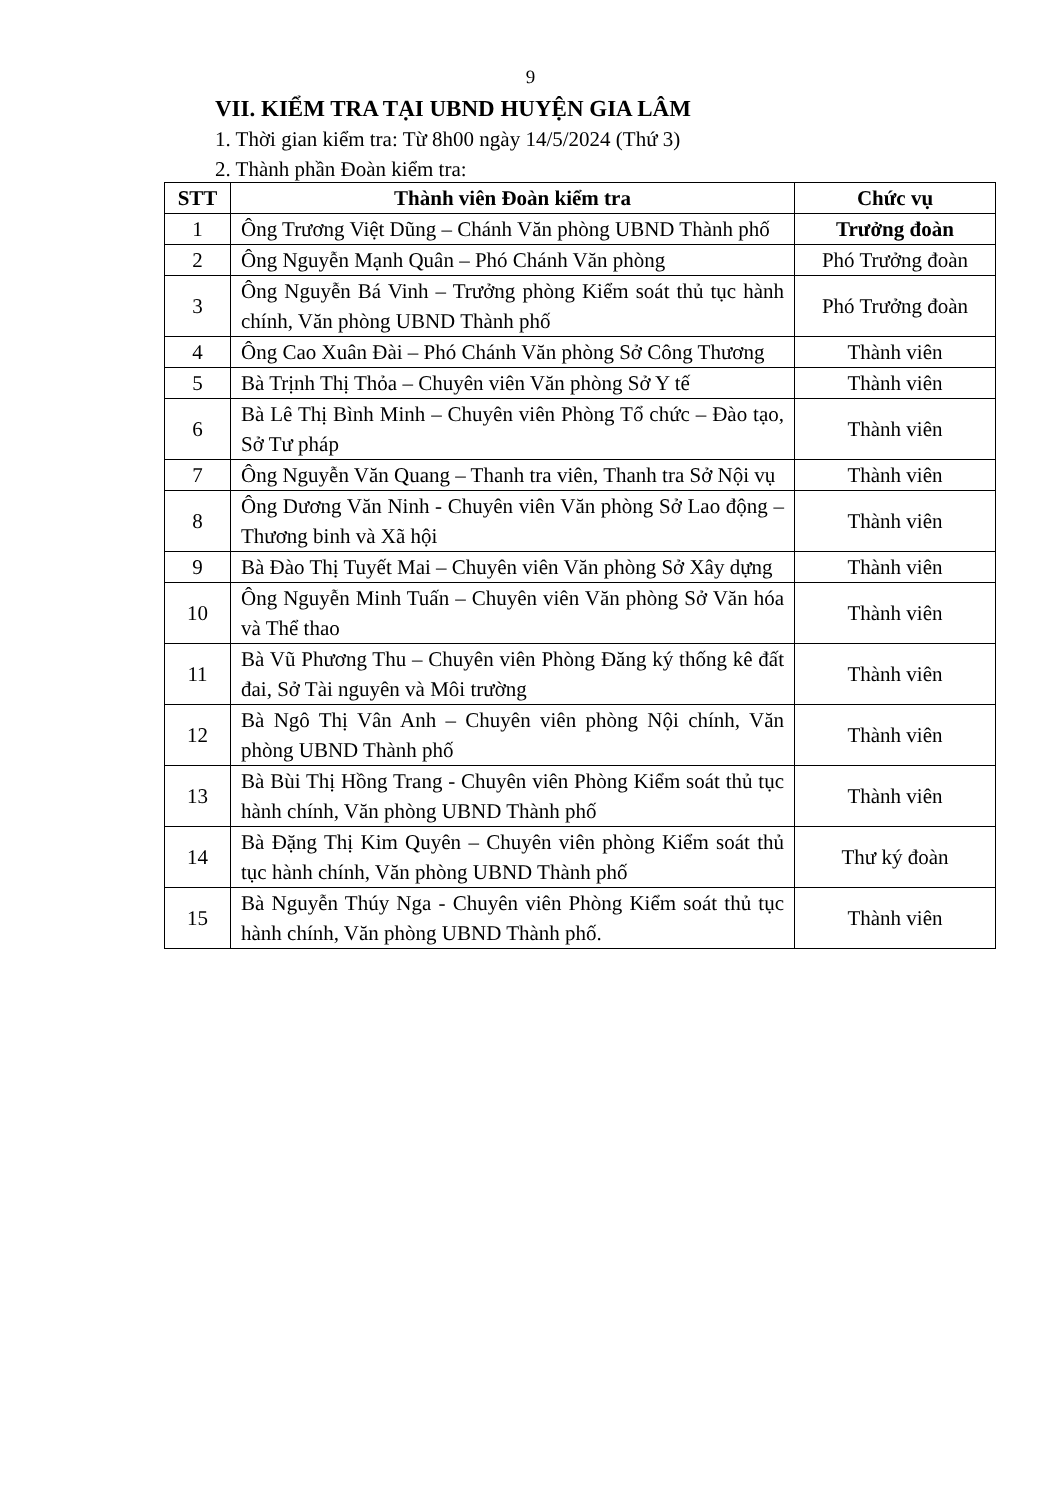9
VII. KIỂM TRA TẠI UBND HUYỆN GIA LÂM
1. Thời gian kiểm tra: Từ 8h00 ngày 14/5/2024 (Thứ 3)
2. Thành phần Đoàn kiểm tra:
| STT | Thành viên Đoàn kiểm tra | Chức vụ |
| --- | --- | --- |
| 1 | Ông Trương Việt Dũng – Chánh Văn phòng UBND Thành phố | Trưởng đoàn |
| 2 | Ông Nguyễn Mạnh Quân – Phó Chánh Văn phòng | Phó Trưởng đoàn |
| 3 | Ông Nguyễn Bá Vinh – Trưởng phòng Kiểm soát thủ tục hành chính, Văn phòng UBND Thành phố | Phó Trưởng đoàn |
| 4 | Ông Cao Xuân Đài – Phó Chánh Văn phòng Sở Công Thương | Thành viên |
| 5 | Bà Trịnh Thị Thỏa – Chuyên viên Văn phòng Sở Y tế | Thành viên |
| 6 | Bà Lê Thị Bình Minh – Chuyên viên Phòng Tổ chức – Đào tạo, Sở Tư pháp | Thành viên |
| 7 | Ông Nguyễn Văn Quang – Thanh tra viên, Thanh tra Sở Nội vụ | Thành viên |
| 8 | Ông Dương Văn Ninh - Chuyên viên Văn phòng Sở Lao động – Thương binh và Xã hội | Thành viên |
| 9 | Bà Đào Thị Tuyết Mai – Chuyên viên Văn phòng Sở Xây dựng | Thành viên |
| 10 | Ông Nguyễn Minh Tuấn – Chuyên viên Văn phòng Sở Văn hóa và Thể thao | Thành viên |
| 11 | Bà Vũ Phương Thu – Chuyên viên Phòng Đăng ký thống kê đất đai, Sở Tài nguyên và Môi trường | Thành viên |
| 12 | Bà Ngô Thị Vân Anh – Chuyên viên phòng Nội chính, Văn phòng UBND Thành phố | Thành viên |
| 13 | Bà Bùi Thị Hồng Trang - Chuyên viên Phòng Kiểm soát thủ tục hành chính, Văn phòng UBND Thành phố | Thành viên |
| 14 | Bà Đặng Thị Kim Quyên – Chuyên viên phòng Kiểm soát thủ tục hành chính, Văn phòng UBND Thành phố | Thư ký đoàn |
| 15 | Bà Nguyễn Thúy Nga - Chuyên viên Phòng Kiểm soát thủ tục hành chính, Văn phòng UBND Thành phố. | Thành viên |